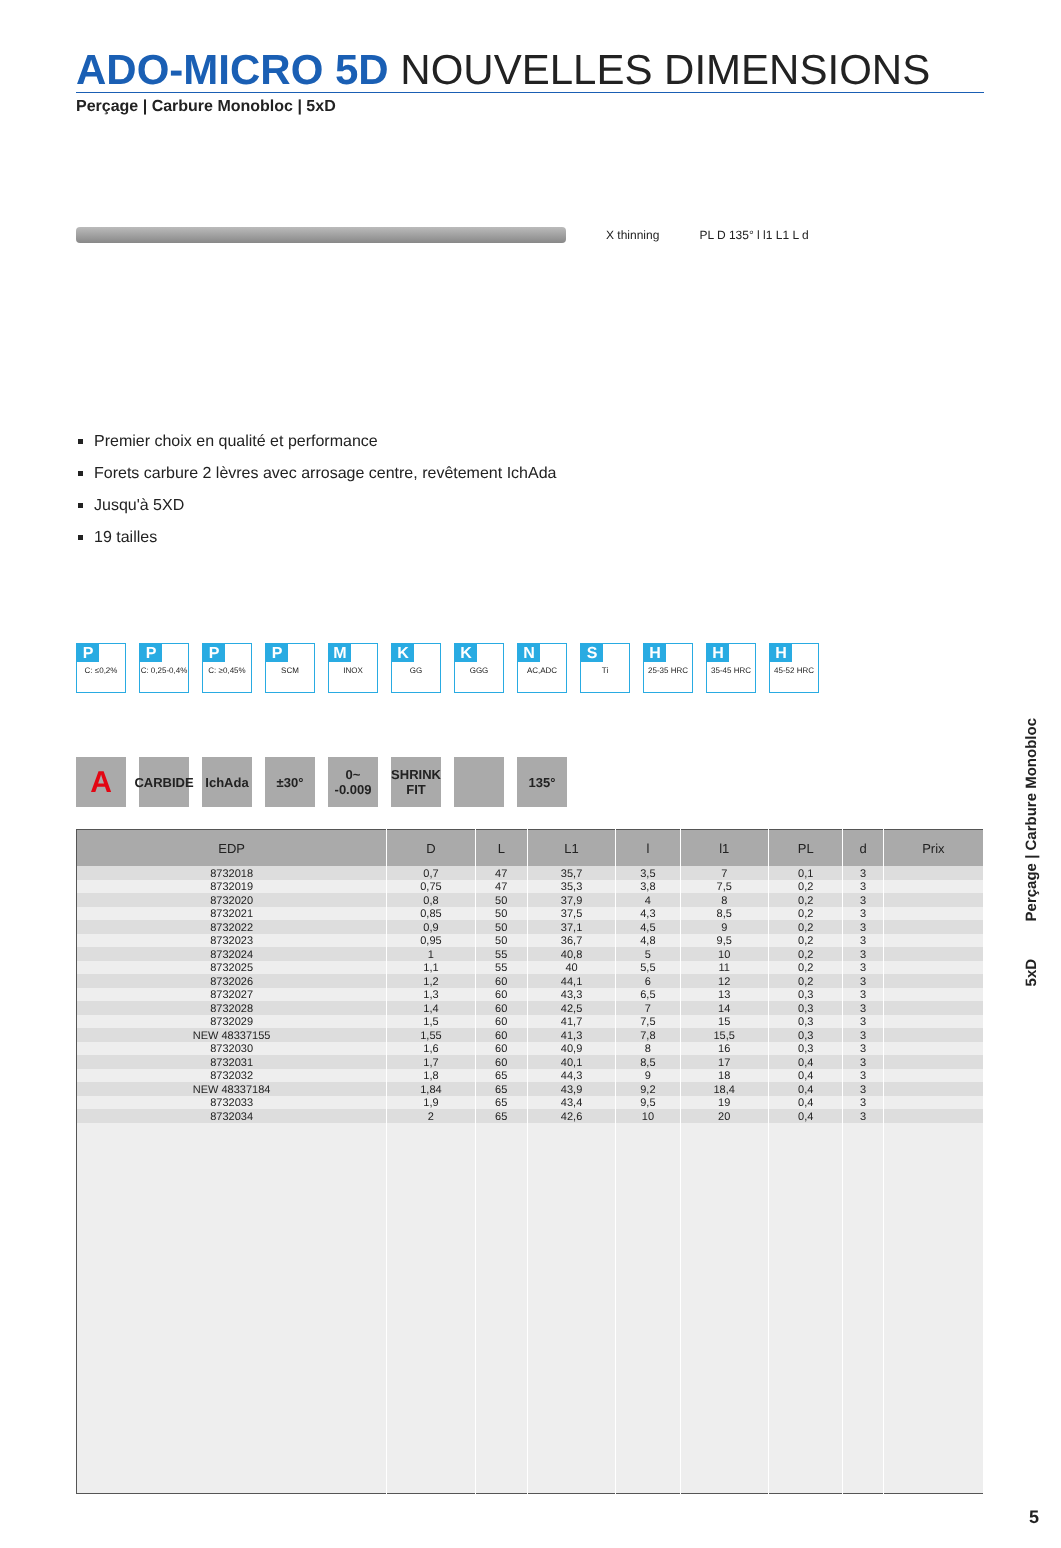ADO-MICRO 5D NOUVELLES DIMENSIONS
Perçage | Carbure Monobloc | 5xD
X thinning PL D 135° l l1 L1 L d
Premier choix en qualité et performance
Forets carbure 2 lèvres avec arrosage centre, revêtement IchAda
Jusqu'à 5XD
19 tailles
P
C: ≤0,2%
P
C: 0,25-0,4%
P
C: ≥0,45%
P
SCM
M
INOX
K
GG
K
GGG
N
AC,ADC
S
Ti
H
25-35 HRC
H
35-45 HRC
H
45-52 HRC
A
CARBIDE
IchAda ±30° 0~ -0.009
SHRINK FIT
135°
| EDP | D | L | L1 | l | l1 | PL | d | Prix |
| --- | --- | --- | --- | --- | --- | --- | --- | --- |
| 8732018 | 0,7 | 47 | 35,7 | 3,5 | 7 | 0,1 | 3 | |
| 8732019 | 0,75 | 47 | 35,3 | 3,8 | 7,5 | 0,2 | 3 | |
| 8732020 | 0,8 | 50 | 37,9 | 4 | 8 | 0,2 | 3 | |
| 8732021 | 0,85 | 50 | 37,5 | 4,3 | 8,5 | 0,2 | 3 | |
| 8732022 | 0,9 | 50 | 37,1 | 4,5 | 9 | 0,2 | 3 | |
| 8732023 | 0,95 | 50 | 36,7 | 4,8 | 9,5 | 0,2 | 3 | |
| 8732024 | 1 | 55 | 40,8 | 5 | 10 | 0,2 | 3 | |
| 8732025 | 1,1 | 55 | 40 | 5,5 | 11 | 0,2 | 3 | |
| 8732026 | 1,2 | 60 | 44,1 | 6 | 12 | 0,2 | 3 | |
| 8732027 | 1,3 | 60 | 43,3 | 6,5 | 13 | 0,3 | 3 | |
| 8732028 | 1,4 | 60 | 42,5 | 7 | 14 | 0,3 | 3 | |
| 8732029 | 1,5 | 60 | 41,7 | 7,5 | 15 | 0,3 | 3 | |
| NEW 48337155 | 1,55 | 60 | 41,3 | 7,8 | 15,5 | 0,3 | 3 | |
| 8732030 | 1,6 | 60 | 40,9 | 8 | 16 | 0,3 | 3 | |
| 8732031 | 1,7 | 60 | 40,1 | 8,5 | 17 | 0,4 | 3 | |
| 8732032 | 1,8 | 65 | 44,3 | 9 | 18 | 0,4 | 3 | |
| NEW 48337184 | 1,84 | 65 | 43,9 | 9,2 | 18,4 | 0,4 | 3 | |
| 8732033 | 1,9 | 65 | 43,4 | 9,5 | 19 | 0,4 | 3 | |
| 8732034 | 2 | 65 | 42,6 | 10 | 20 | 0,4 | 3 | |
5xD Perçage | Carbure Monobloc
5